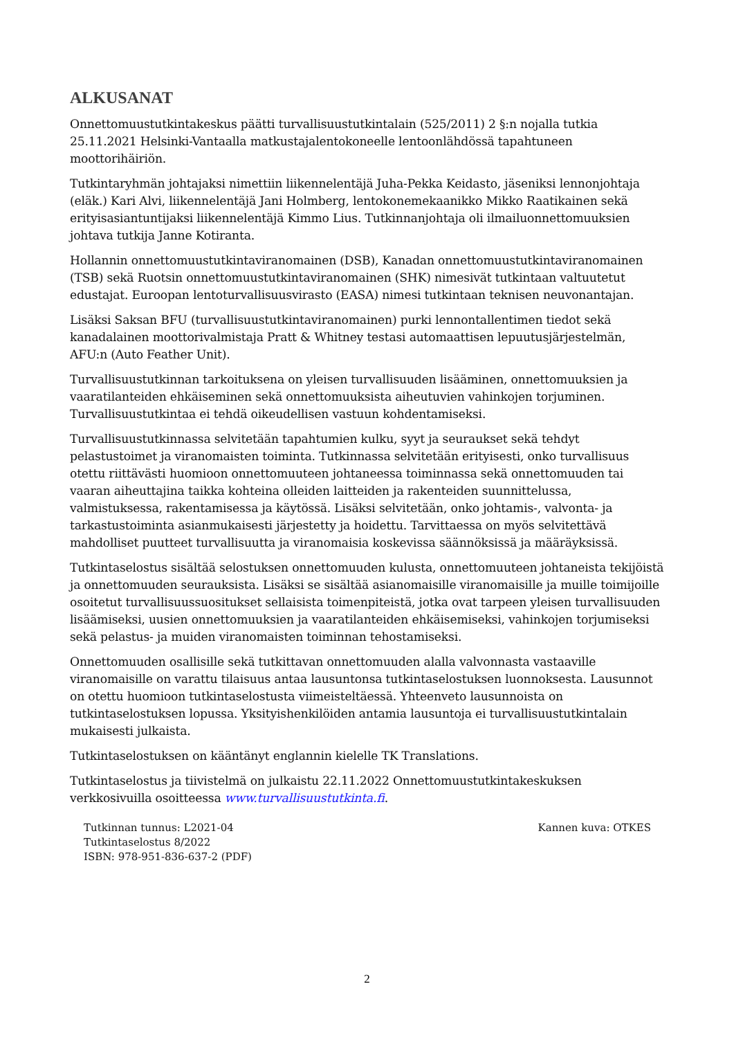ALKUSANAT
Onnettomuustutkintakeskus päätti turvallisuustutkintalain (525/2011) 2 §:n nojalla tutkia 25.11.2021 Helsinki-Vantaalla matkustajalentokoneelle lentoonlähdössä tapahtuneen moottorihäiriön.
Tutkintaryhmän johtajaksi nimettiin liikennelentäjä Juha-Pekka Keidasto, jäseniksi lennonjohtaja (eläk.) Kari Alvi, liikennelentäjä Jani Holmberg, lentokonemekaanikko Mikko Raatikainen sekä erityisasiantuntijaksi liikennelentäjä Kimmo Lius. Tutkinnanjohtaja oli ilmailuonnettomuuksien johtava tutkija Janne Kotiranta.
Hollannin onnettomuustutkintaviranomainen (DSB), Kanadan onnettomuustutkintaviranomainen (TSB) sekä Ruotsin onnettomuustutkintaviranomainen (SHK) nimesivät tutkintaan valtuutetut edustajat. Euroopan lentoturvallisuusvirasto (EASA) nimesi tutkintaan teknisen neuvonantajan.
Lisäksi Saksan BFU (turvallisuustutkintaviranomainen) purki lennontallentimen tiedot sekä kanadalainen moottorivalmistaja Pratt & Whitney testasi automaattisen lepuutusjärjestelmän, AFU:n (Auto Feather Unit).
Turvallisuustutkinnan tarkoituksena on yleisen turvallisuuden lisääminen, onnettomuuksien ja vaaratilanteiden ehkäiseminen sekä onnettomuuksista aiheutuvien vahinkojen torjuminen. Turvallisuustutkintaa ei tehdä oikeudellisen vastuun kohdentamiseksi.
Turvallisuustutkinnassa selvitetään tapahtumien kulku, syyt ja seuraukset sekä tehdyt pelastustoimet ja viranomaisten toiminta. Tutkinnassa selvitetään erityisesti, onko turvallisuus otettu riittävästi huomioon onnettomuuteen johtaneessa toiminnassa sekä onnettomuuden tai vaaran aiheuttajina taikka kohteina olleiden laitteiden ja rakenteiden suunnittelussa, valmistuksessa, rakentamisessa ja käytössä. Lisäksi selvitetään, onko johtamis-, valvonta- ja tarkastustoiminta asianmukaisesti järjestetty ja hoidettu. Tarvittaessa on myös selvitettävä mahdolliset puutteet turvallisuutta ja viranomaisia koskevissa säännöksissä ja määräyksissä.
Tutkintaselostus sisältää selostuksen onnettomuuden kulusta, onnettomuuteen johtaneista tekijöistä ja onnettomuuden seurauksista. Lisäksi se sisältää asianomaisille viranomaisille ja muille toimijoille osoitetut turvallisuussuositukset sellaisista toimenpiteistä, jotka ovat tarpeen yleisen turvallisuuden lisäämiseksi, uusien onnettomuuksien ja vaaratilanteiden ehkäisemiseksi, vahinkojen torjumiseksi sekä pelastus- ja muiden viranomaisten toiminnan tehostamiseksi.
Onnettomuuden osallisille sekä tutkittavan onnettomuuden alalla valvonnasta vastaaville viranomaisille on varattu tilaisuus antaa lausuntonsa tutkintaselostuksen luonnoksesta. Lausunnot on otettu huomioon tutkintaselostusta viimeisteltäessä. Yhteenveto lausunnoista on tutkintaselostuksen lopussa. Yksityishenkilöiden antamia lausuntoja ei turvallisuustutkintalain mukaisesti julkaista.
Tutkintaselostuksen on kääntänyt englannin kielelle TK Translations.
Tutkintaselostus ja tiivistelmä on julkaistu 22.11.2022 Onnettomuustutkintakeskuksen verkkosivuilla osoitteessa www.turvallisuustutkinta.fi.
Tutkinnan tunnus: L2021-04
Tutkintaselostus 8/2022
ISBN: 978-951-836-637-2 (PDF)
Kannen kuva: OTKES
2